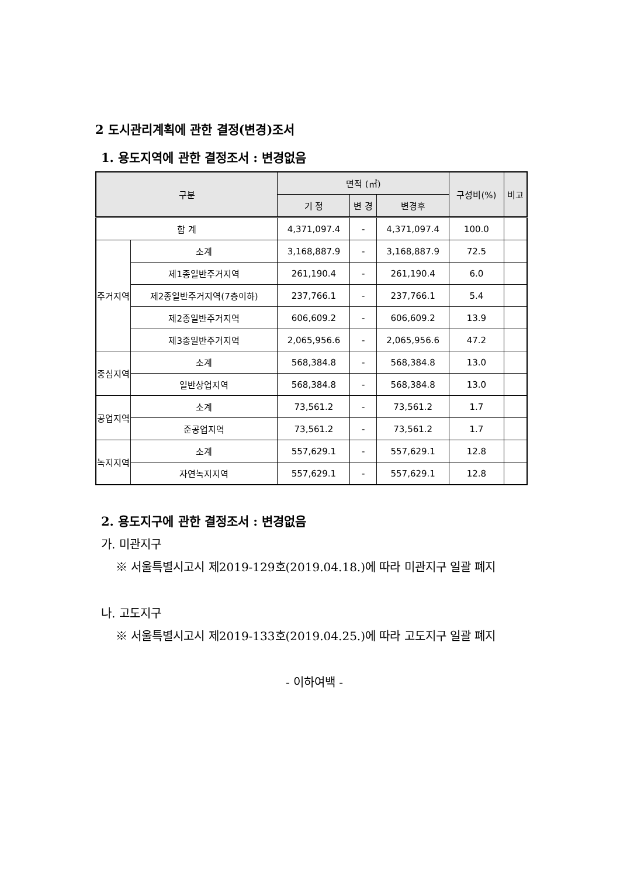2 도시관리계획에 관한 결정(변경)조서
1. 용도지역에 관한 결정조서 : 변경없음
| 구분 | | 면적 (㎡) | | | 구성비(%) | 비고 |
| --- | --- | --- | --- | --- | --- | --- |
| | | 기 정 | 변 경 | 변경후 | | |
| 합 계 | | 4,371,097.4 | - | 4,371,097.4 | 100.0 | |
| 주거지역 | 소계 | 3,168,887.9 | - | 3,168,887.9 | 72.5 | |
| | 제1종일반주거지역 | 261,190.4 | - | 261,190.4 | 6.0 | |
| | 제2종일반주거지역(7층이하) | 237,766.1 | - | 237,766.1 | 5.4 | |
| | 제2종일반주거지역 | 606,609.2 | - | 606,609.2 | 13.9 | |
| | 제3종일반주거지역 | 2,065,956.6 | - | 2,065,956.6 | 47.2 | |
| 중심지역 | 소계 | 568,384.8 | - | 568,384.8 | 13.0 | |
| | 일반상업지역 | 568,384.8 | - | 568,384.8 | 13.0 | |
| 공업지역 | 소계 | 73,561.2 | - | 73,561.2 | 1.7 | |
| | 준공업지역 | 73,561.2 | - | 73,561.2 | 1.7 | |
| 녹지지역 | 소계 | 557,629.1 | - | 557,629.1 | 12.8 | |
| | 자연녹지지역 | 557,629.1 | - | 557,629.1 | 12.8 | |
2. 용도지구에 관한 결정조서 : 변경없음
가. 미관지구
※ 서울특별시고시 제2019-129호(2019.04.18.)에 따라 미관지구 일괄 폐지
나. 고도지구
※ 서울특별시고시 제2019-133호(2019.04.25.)에 따라 고도지구 일괄 폐지
- 이하여백 -